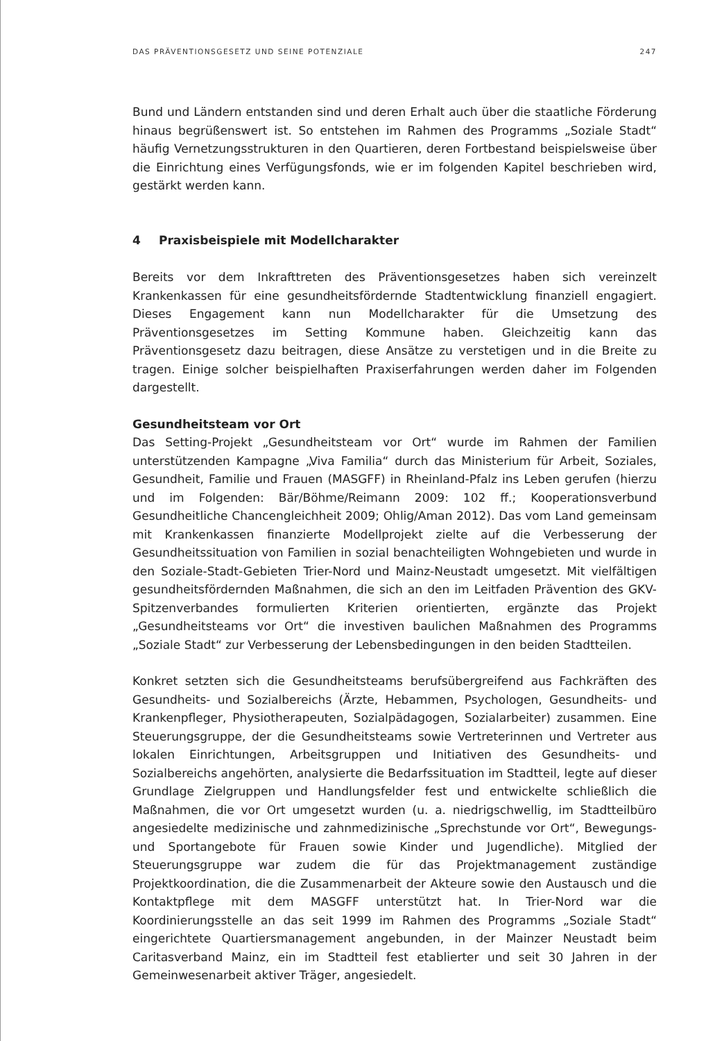DAS PRÄVENTIONSGESETZ UND SEINE POTENZIALE 247
Bund und Ländern entstanden sind und deren Erhalt auch über die staatliche Förderung hinaus begrüßenswert ist. So entstehen im Rahmen des Programms „Soziale Stadt“ häufig Vernetzungsstrukturen in den Quartieren, deren Fortbestand beispielsweise über die Einrichtung eines Verfügungsfonds, wie er im folgenden Kapitel beschrieben wird, gestärkt werden kann.
4 Praxisbeispiele mit Modellcharakter
Bereits vor dem Inkrafttreten des Präventionsgesetzes haben sich vereinzelt Krankenkassen für eine gesundheitsfördernde Stadtentwicklung finanziell engagiert. Dieses Engagement kann nun Modellcharakter für die Umsetzung des Präventionsgesetzes im Setting Kommune haben. Gleichzeitig kann das Präventionsgesetz dazu beitragen, diese Ansätze zu verstetigen und in die Breite zu tragen. Einige solcher beispielhaften Praxiserfahrungen werden daher im Folgenden dargestellt.
Gesundheitsteam vor Ort
Das Setting-Projekt „Gesundheitsteam vor Ort“ wurde im Rahmen der Familien unterstützenden Kampagne „Viva Familia“ durch das Ministerium für Arbeit, Soziales, Gesundheit, Familie und Frauen (MASGFF) in Rheinland-Pfalz ins Leben gerufen (hierzu und im Folgenden: Bär/Böhme/Reimann 2009: 102 ff.; Kooperationsverbund Gesundheitliche Chancengleichheit 2009; Ohlig/Aman 2012). Das vom Land gemeinsam mit Krankenkassen finanzierte Modellprojekt zielte auf die Verbesserung der Gesundheitssituation von Familien in sozial benachteiligten Wohngebieten und wurde in den Soziale-Stadt-Gebieten Trier-Nord und Mainz-Neustadt umgesetzt. Mit vielfältigen gesundheitsfördernden Maßnahmen, die sich an den im Leitfaden Prävention des GKV-Spitzenverbandes formulierten Kriterien orientierten, ergänzte das Projekt „Gesundheitsteams vor Ort“ die investiven baulichen Maßnahmen des Programms „Soziale Stadt“ zur Verbesserung der Lebensbedingungen in den beiden Stadtteilen.
Konkret setzten sich die Gesundheitsteams berufsübergreifend aus Fachkräften des Gesundheits- und Sozialbereichs (Ärzte, Hebammen, Psychologen, Gesundheits- und Krankenpfleger, Physiotherapeuten, Sozialpädagogen, Sozialarbeiter) zusammen. Eine Steuerungsgruppe, der die Gesundheitsteams sowie Vertreterinnen und Vertreter aus lokalen Einrichtungen, Arbeitsgruppen und Initiativen des Gesundheits- und Sozialbereichs angehörten, analysierte die Bedarfssituation im Stadtteil, legte auf dieser Grundlage Zielgruppen und Handlungsfelder fest und entwickelte schließlich die Maßnahmen, die vor Ort umgesetzt wurden (u. a. niedrigschwellig, im Stadtteilbüro angesiedelte medizinische und zahnmedizinische „Sprechstunde vor Ort“, Bewegungs- und Sportangebote für Frauen sowie Kinder und Jugendliche). Mitglied der Steuerungsgruppe war zudem die für das Projektmanagement zuständige Projektkoordination, die die Zusammenarbeit der Akteure sowie den Austausch und die Kontaktpflege mit dem MASGFF unterstützt hat. In Trier-Nord war die Koordinierungsstelle an das seit 1999 im Rahmen des Programms „Soziale Stadt“ eingerichtete Quartiersmanagement angebunden, in der Mainzer Neustadt beim Caritasverband Mainz, ein im Stadtteil fest etablierter und seit 30 Jahren in der Gemeinwesenarbeit aktiver Träger, angesiedelt.